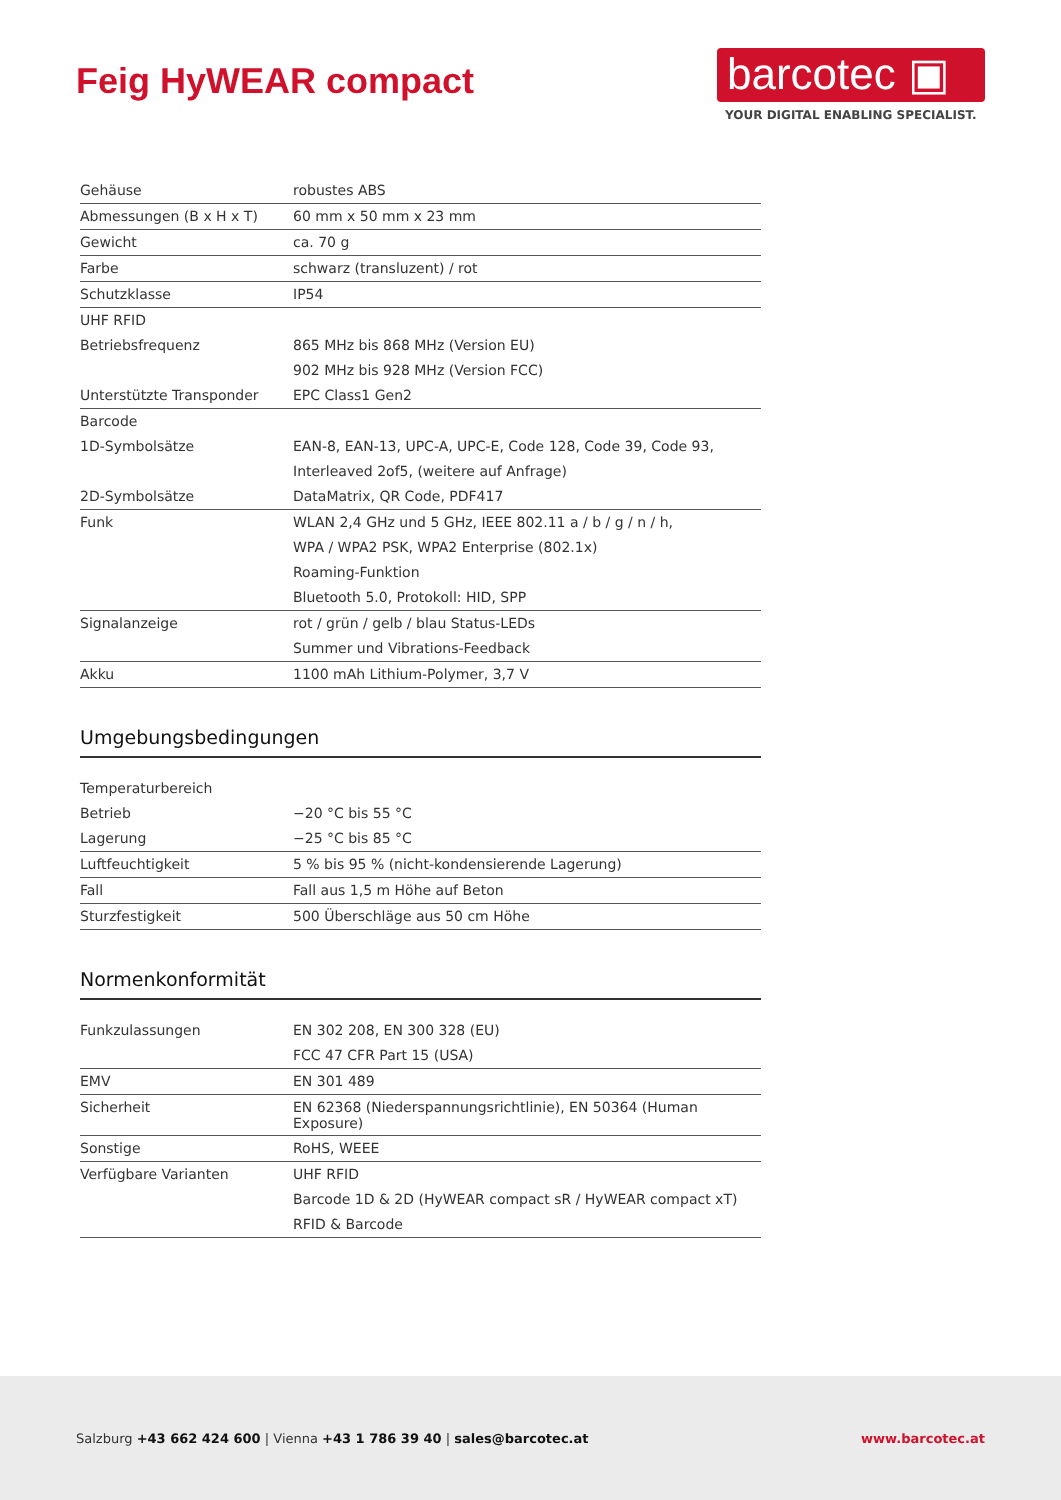Feig HyWEAR compact
barcotec ▣
YOUR DIGITAL ENABLING SPECIALIST.
| Gehäuse | robustes ABS |
| Abmessungen (B x H x T) | 60 mm x 50 mm x 23 mm |
| Gewicht | ca. 70 g |
| Farbe | schwarz (transluzent) / rot |
| Schutzklasse | IP54 |
| UHF RFID | |
| Betriebsfrequenz | 865 MHz bis 868 MHz (Version EU) |
| | 902 MHz bis 928 MHz (Version FCC) |
| Unterstützte Transponder | EPC Class1 Gen2 |
| Barcode | |
| 1D-Symbolsätze | EAN-8, EAN-13, UPC-A, UPC-E, Code 128, Code 39, Code 93, |
| | Interleaved 2of5, (weitere auf Anfrage) |
| 2D-Symbolsätze | DataMatrix, QR Code, PDF417 |
| Funk | WLAN 2,4 GHz und 5 GHz, IEEE 802.11 a / b / g / n / h, |
| | WPA / WPA2 PSK, WPA2 Enterprise (802.1x) |
| | Roaming-Funktion |
| | Bluetooth 5.0, Protokoll: HID, SPP |
| Signalanzeige | rot / grün / gelb / blau Status-LEDs |
| | Summer und Vibrations-Feedback |
| Akku | 1100 mAh Lithium-Polymer, 3,7 V |
Umgebungsbedingungen
| Temperaturbereich | |
| Betrieb | −20 °C bis 55 °C |
| Lagerung | −25 °C bis 85 °C |
| Luftfeuchtigkeit | 5 % bis 95 % (nicht-kondensierende Lagerung) |
| Fall | Fall aus 1,5 m Höhe auf Beton |
| Sturzfestigkeit | 500 Überschläge aus 50 cm Höhe |
Normenkonformität
| Funkzulassungen | EN 302 208, EN 300 328 (EU) |
| | FCC 47 CFR Part 15 (USA) |
| EMV | EN 301 489 |
| Sicherheit | EN 62368 (Niederspannungsrichtlinie), EN 50364 (Human Exposure) |
| Sonstige | RoHS, WEEE |
| Verfügbare Varianten | UHF RFID |
| | Barcode 1D & 2D (HyWEAR compact sR / HyWEAR compact xT) |
| | RFID & Barcode |
Salzburg +43 662 424 600 | Vienna +43 1 786 39 40 | sales@barcotec.at
www.barcotec.at